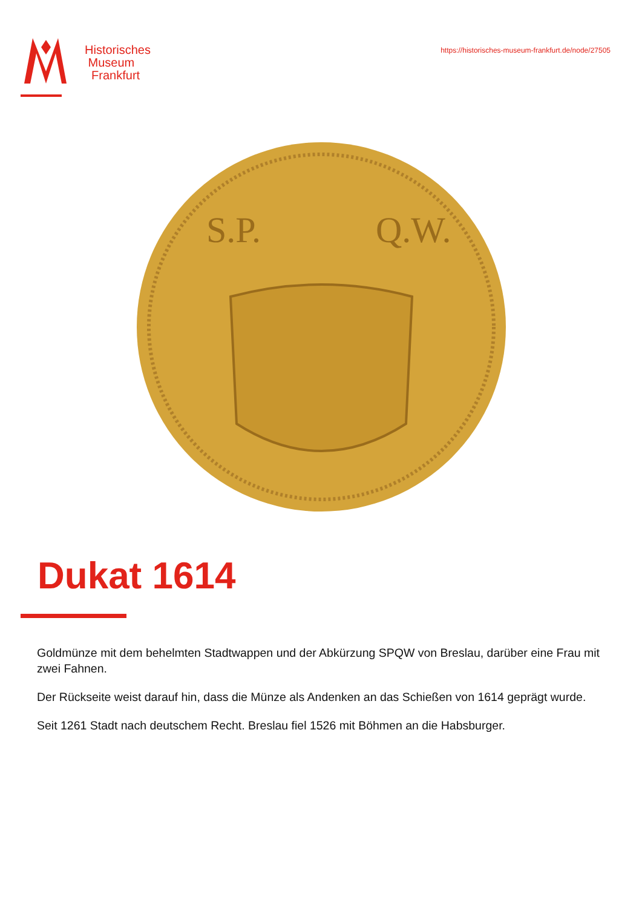Historisches
Museum
Frankfurt
https://historisches-museum-frankfurt.de/node/27505
S.P.
Q.W.
Dukat 1614
Goldmünze mit dem behelmten Stadtwappen und der Abkürzung SPQW von Breslau, darüber eine Frau mit zwei Fahnen.
Der Rückseite weist darauf hin, dass die Münze als Andenken an das Schießen von 1614 geprägt wurde.
Seit 1261 Stadt nach deutschem Recht. Breslau fiel 1526 mit Böhmen an die Habsburger.